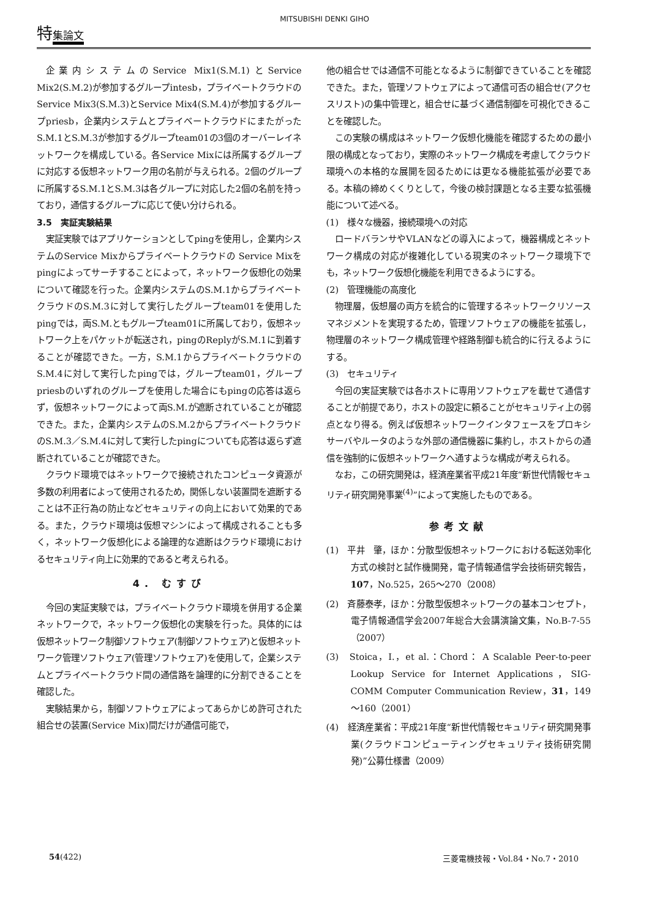MITSUBISHI DENKI GIHO
特集論文
企業内システムのService Mix1(S.M.1)とService Mix2(S.M.2)が参加するグループintesb，プライベートクラウドのService Mix3(S.M.3)とService Mix4(S.M.4)が参加するグループpriesb，企業内システムとプライベートクラウドにまたがったS.M.1とS.M.3が参加するグループteam01の3個のオーバーレイネットワークを構成している。各Service Mixには所属するグループに対応する仮想ネットワーク用の名前が与えられる。2個のグループに所属するS.M.1とS.M.3は各グループに対応した2個の名前を持っており，通信するグループに応じて使い分けられる。
3.5　実証実験結果
実証実験ではアプリケーションとしてpingを使用し，企業内システムのService Mixからプライベートクラウドの Service Mixをpingによってサーチすることによって，ネットワーク仮想化の効果について確認を行った。企業内システムのS.M.1からプライベートクラウドのS.M.3に対して実行したグループteam01を使用したpingでは，両S.M.ともグループteam01に所属しており，仮想ネットワーク上をパケットが転送され，pingのReplyがS.M.1に到着することが確認できた。一方，S.M.1からプライベートクラウドのS.M.4に対して実行したpingでは，グループteam01，グループpriesbのいずれのグループを使用した場合にもpingの応答は返らず，仮想ネットワークによって両S.M.が遮断されていることが確認できた。また，企業内システムのS.M.2からプライベートクラウドのS.M.3／S.M.4に対して実行したpingについても応答は返らず遮断されていることが確認できた。
クラウド環境ではネットワークで接続されたコンピュータ資源が多数の利用者によって使用されるため，関係しない装置間を遮断することは不正行為の防止などセキュリティの向上において効果的である。また，クラウド環境は仮想マシンによって構成されることも多く，ネットワーク仮想化による論理的な遮断はクラウド環境におけるセキュリティ向上に効果的であると考えられる。
4. むすび
今回の実証実験では，プライベートクラウド環境を併用する企業ネットワークで，ネットワーク仮想化の実験を行った。具体的には仮想ネットワーク制御ソフトウェア(制御ソフトウェア)と仮想ネットワーク管理ソフトウェア(管理ソフトウェア)を使用して，企業システムとプライベートクラウド間の通信路を論理的に分割できることを確認した。
実験結果から，制御ソフトウェアによってあらかじめ許可された組合せの装置(Service Mix)間だけが通信可能で，
他の組合せでは通信不可能となるように制御できていることを確認できた。また，管理ソフトウェアによって通信可否の組合せ(アクセスリスト)の集中管理と，組合せに基づく通信制御を可視化できることを確認した。
この実験の構成はネットワーク仮想化機能を確認するための最小限の構成となっており，実際のネットワーク構成を考慮してクラウド環境への本格的な展開を図るためには更なる機能拡張が必要である。本稿の締めくくりとして，今後の検討課題となる主要な拡張機能について述べる。
(1)　様々な機器，接続環境への対応
ロードバランサやVLANなどの導入によって，機器構成とネットワーク構成の対応が複雑化している現実のネットワーク環境下でも，ネットワーク仮想化機能を利用できるようにする。
(2)　管理機能の高度化
物理層，仮想層の両方を統合的に管理するネットワークリソースマネジメントを実現するため，管理ソフトウェアの機能を拡張し，物理層のネットワーク構成管理や経路制御も統合的に行えるようにする。
(3)　セキュリティ
今回の実証実験では各ホストに専用ソフトウェアを載せて通信することが前提であり，ホストの設定に頼ることがセキュリティ上の弱点となり得る。例えば仮想ネットワークインタフェースをプロキシサーバやルータのような外部の通信機器に集約し，ホストからの通信を強制的に仮想ネットワークへ通すような構成が考えられる。
なお，この研究開発は，経済産業省平成21年度“新世代情報セキュリティ研究開発事業<sup>(4)</sup>”によって実施したものである。
参考文献
(1)　平井　肇，ほか：分散型仮想ネットワークにおける転送効率化方式の検討と試作機開発，電子情報通信学会技術研究報告，107，No.525，265～270（2008）
(2)　斉藤泰孝，ほか：分散型仮想ネットワークの基本コンセプト，電子情報通信学会2007年総合大会講演論文集，No.B-7-55（2007）
(3)　Stoica，I.，et al.：Chord： A Scalable Peer-to-peer Lookup Service for Internet Applications，SIG-COMM Computer Communication Review，31，149～160（2001）
(4)　経済産業省：平成21年度“新世代情報セキュリティ研究開発事業(クラウドコンピューティングセキュリティ技術研究開発)”公募仕様書（2009）
54(422) 三菱電機技報・Vol.84・No.7・2010